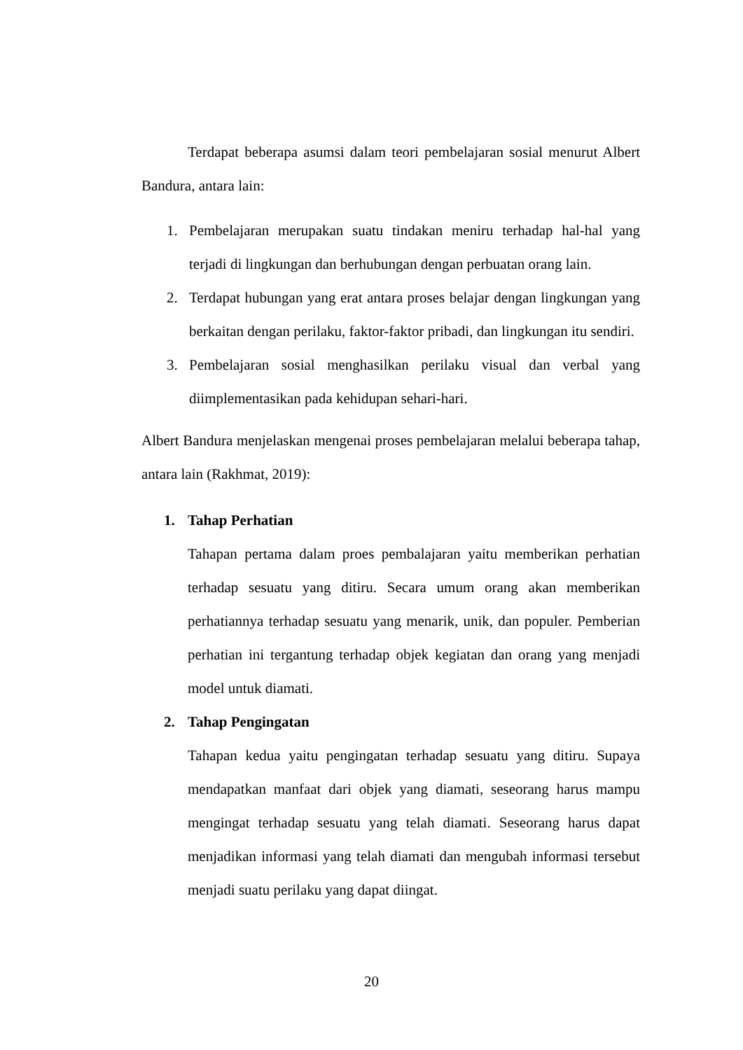Terdapat beberapa asumsi dalam teori pembelajaran sosial menurut Albert Bandura, antara lain:
1. Pembelajaran merupakan suatu tindakan meniru terhadap hal-hal yang terjadi di lingkungan dan berhubungan dengan perbuatan orang lain.
2. Terdapat hubungan yang erat antara proses belajar dengan lingkungan yang berkaitan dengan perilaku, faktor-faktor pribadi, dan lingkungan itu sendiri.
3. Pembelajaran sosial menghasilkan perilaku visual dan verbal yang diimplementasikan pada kehidupan sehari-hari.
Albert Bandura menjelaskan mengenai proses pembelajaran melalui beberapa tahap, antara lain (Rakhmat, 2019):
1. Tahap Perhatian
Tahapan pertama dalam proes pembalajaran yaitu memberikan perhatian terhadap sesuatu yang ditiru. Secara umum orang akan memberikan perhatiannya terhadap sesuatu yang menarik, unik, dan populer. Pemberian perhatian ini tergantung terhadap objek kegiatan dan orang yang menjadi model untuk diamati.
2. Tahap Pengingatan
Tahapan kedua yaitu pengingatan terhadap sesuatu yang ditiru. Supaya mendapatkan manfaat dari objek yang diamati, seseorang harus mampu mengingat terhadap sesuatu yang telah diamati. Seseorang harus dapat menjadikan informasi yang telah diamati dan mengubah informasi tersebut menjadi suatu perilaku yang dapat diingat.
20